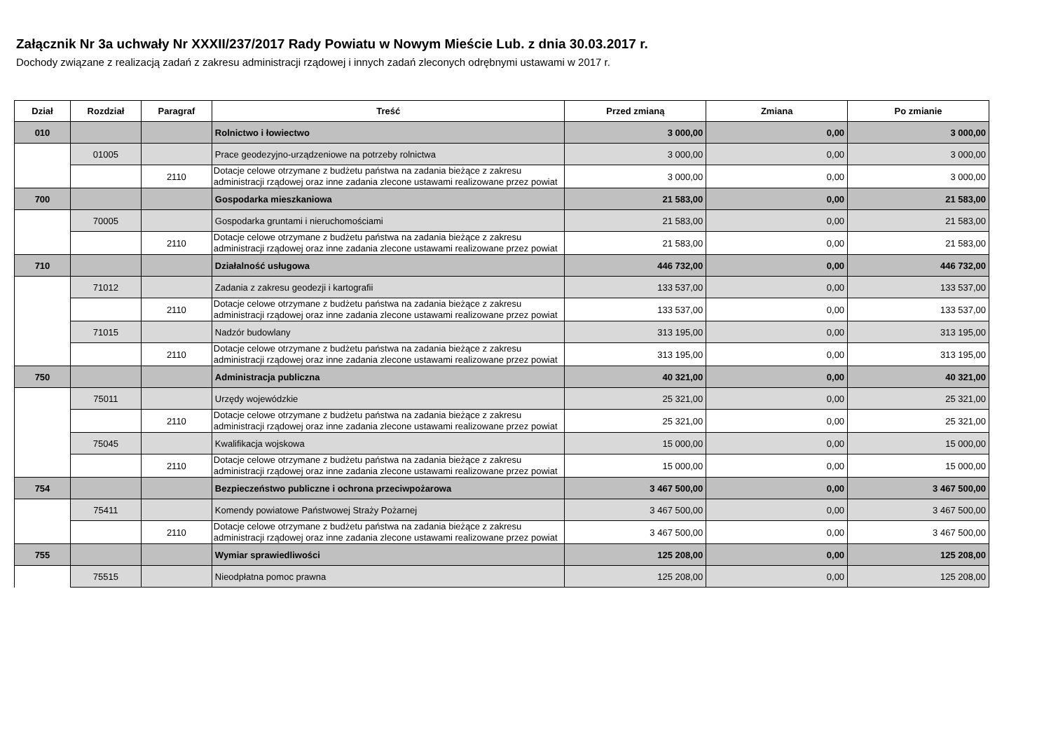Załącznik Nr 3a uchwały Nr XXXII/237/2017 Rady Powiatu w Nowym Mieście Lub. z dnia 30.03.2017 r.
Dochody związane z realizacją zadań z zakresu administracji rządowej i innych zadań zleconych odrębnymi ustawami w 2017 r.
| Dział | Rozdział | Paragraf | Treść | Przed zmianą | Zmiana | Po zmianie |
| --- | --- | --- | --- | --- | --- | --- |
| 010 | | | Rolnictwo i łowiectwo | 3 000,00 | 0,00 | 3 000,00 |
| | 01005 | | Prace geodezyjno-urządzeniowe na potrzeby rolnictwa | 3 000,00 | 0,00 | 3 000,00 |
| | | 2110 | Dotacje celowe otrzymane z budżetu państwa na zadania bieżące z zakresu administracji rządowej oraz inne zadania zlecone ustawami realizowane przez powiat | 3 000,00 | 0,00 | 3 000,00 |
| 700 | | | Gospodarka mieszkaniowa | 21 583,00 | 0,00 | 21 583,00 |
| | 70005 | | Gospodarka gruntami i nieruchomościami | 21 583,00 | 0,00 | 21 583,00 |
| | | 2110 | Dotacje celowe otrzymane z budżetu państwa na zadania bieżące z zakresu administracji rządowej oraz inne zadania zlecone ustawami realizowane przez powiat | 21 583,00 | 0,00 | 21 583,00 |
| 710 | | | Działalność usługowa | 446 732,00 | 0,00 | 446 732,00 |
| | 71012 | | Zadania z zakresu geodezji i kartografii | 133 537,00 | 0,00 | 133 537,00 |
| | | 2110 | Dotacje celowe otrzymane z budżetu państwa na zadania bieżące z zakresu administracji rządowej oraz inne zadania zlecone ustawami realizowane przez powiat | 133 537,00 | 0,00 | 133 537,00 |
| | 71015 | | Nadzór budowlany | 313 195,00 | 0,00 | 313 195,00 |
| | | 2110 | Dotacje celowe otrzymane z budżetu państwa na zadania bieżące z zakresu administracji rządowej oraz inne zadania zlecone ustawami realizowane przez powiat | 313 195,00 | 0,00 | 313 195,00 |
| 750 | | | Administracja publiczna | 40 321,00 | 0,00 | 40 321,00 |
| | 75011 | | Urzędy wojewódzkie | 25 321,00 | 0,00 | 25 321,00 |
| | | 2110 | Dotacje celowe otrzymane z budżetu państwa na zadania bieżące z zakresu administracji rządowej oraz inne zadania zlecone ustawami realizowane przez powiat | 25 321,00 | 0,00 | 25 321,00 |
| | 75045 | | Kwalifikacja wojskowa | 15 000,00 | 0,00 | 15 000,00 |
| | | 2110 | Dotacje celowe otrzymane z budżetu państwa na zadania bieżące z zakresu administracji rządowej oraz inne zadania zlecone ustawami realizowane przez powiat | 15 000,00 | 0,00 | 15 000,00 |
| 754 | | | Bezpieczeństwo publiczne i ochrona przeciwpożarowa | 3 467 500,00 | 0,00 | 3 467 500,00 |
| | 75411 | | Komendy powiatowe Państwowej Straży Pożarnej | 3 467 500,00 | 0,00 | 3 467 500,00 |
| | | 2110 | Dotacje celowe otrzymane z budżetu państwa na zadania bieżące z zakresu administracji rządowej oraz inne zadania zlecone ustawami realizowane przez powiat | 3 467 500,00 | 0,00 | 3 467 500,00 |
| 755 | | | Wymiar sprawiedliwości | 125 208,00 | 0,00 | 125 208,00 |
| | 75515 | | Nieodpłatna pomoc prawna | 125 208,00 | 0,00 | 125 208,00 |